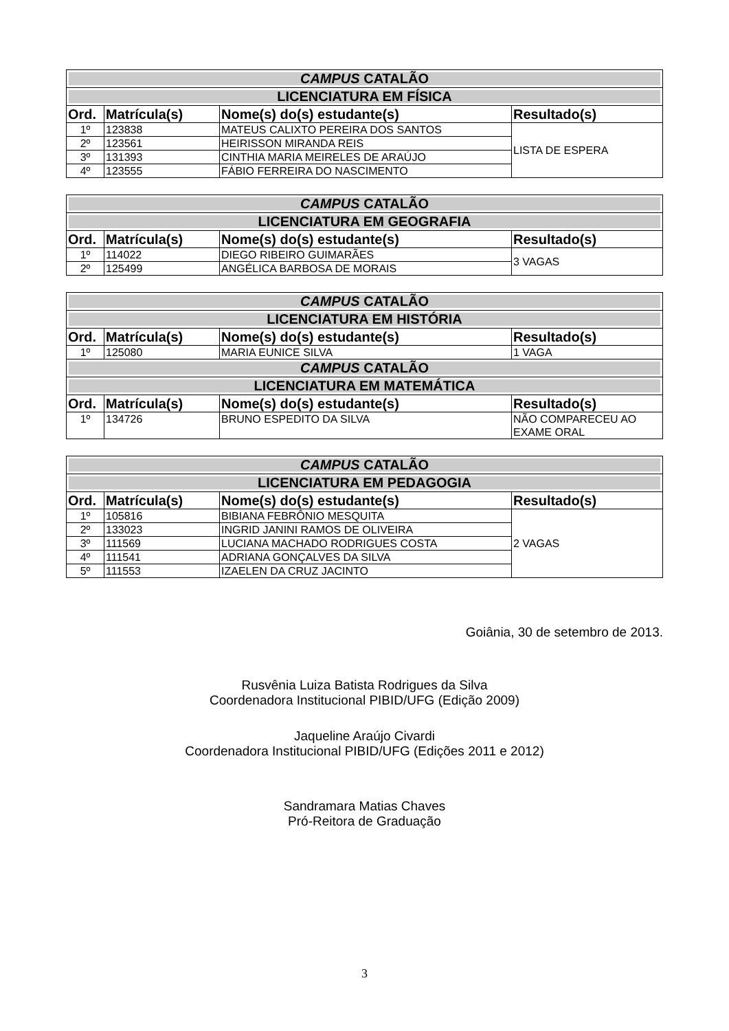| CAMPUS CATALÃO | | | |
| LICENCIATURA EM FÍSICA | | | |
| Ord. | Matrícula(s) | Nome(s) do(s) estudante(s) | Resultado(s) |
| 1º | 123838 | MATEUS CALIXTO PEREIRA DOS SANTOS | LISTA DE ESPERA |
| 2º | 123561 | HEIRISSON MIRANDA REIS | |
| 3º | 131393 | CINTHIA MARIA MEIRELES DE ARAÚJO | |
| 4º | 123555 | FÁBIO FERREIRA DO NASCIMENTO | |
| CAMPUS CATALÃO | | | |
| LICENCIATURA EM GEOGRAFIA | | | |
| Ord. | Matrícula(s) | Nome(s) do(s) estudante(s) | Resultado(s) |
| 1º | 114022 | DIEGO RIBEIRO GUIMARÃES | 3 VAGAS |
| 2º | 125499 | ANGÉLICA BARBOSA DE MORAIS | |
| CAMPUS CATALÃO | | | |
| LICENCIATURA EM HISTÓRIA | | | |
| Ord. | Matrícula(s) | Nome(s) do(s) estudante(s) | Resultado(s) |
| 1º | 125080 | MARIA EUNICE SILVA | 1 VAGA |
| CAMPUS CATALÃO | | | |
| LICENCIATURA EM MATEMÁTICA | | | |
| Ord. | Matrícula(s) | Nome(s) do(s) estudante(s) | Resultado(s) |
| 1º | 134726 | BRUNO ESPEDITO DA SILVA | NÃO COMPARECEU AO EXAME ORAL |
| CAMPUS CATALÃO | | | |
| LICENCIATURA EM PEDAGOGIA | | | |
| Ord. | Matrícula(s) | Nome(s) do(s) estudante(s) | Resultado(s) |
| 1º | 105816 | BIBIANA FEBRÔNIO MESQUITA | 2 VAGAS |
| 2º | 133023 | INGRID JANINI RAMOS DE OLIVEIRA | |
| 3º | 111569 | LUCIANA MACHADO RODRIGUES COSTA | |
| 4º | 111541 | ADRIANA GONÇALVES DA SILVA | |
| 5º | 111553 | IZAELEN DA CRUZ JACINTO | |
Goiânia, 30 de setembro de 2013.
Rusvênia Luiza Batista Rodrigues da Silva
Coordenadora Institucional PIBID/UFG (Edição 2009)
Jaqueline Araújo Civardi
Coordenadora Institucional PIBID/UFG (Edições 2011 e 2012)
Sandramara Matias Chaves
Pró-Reitora de Graduação
3